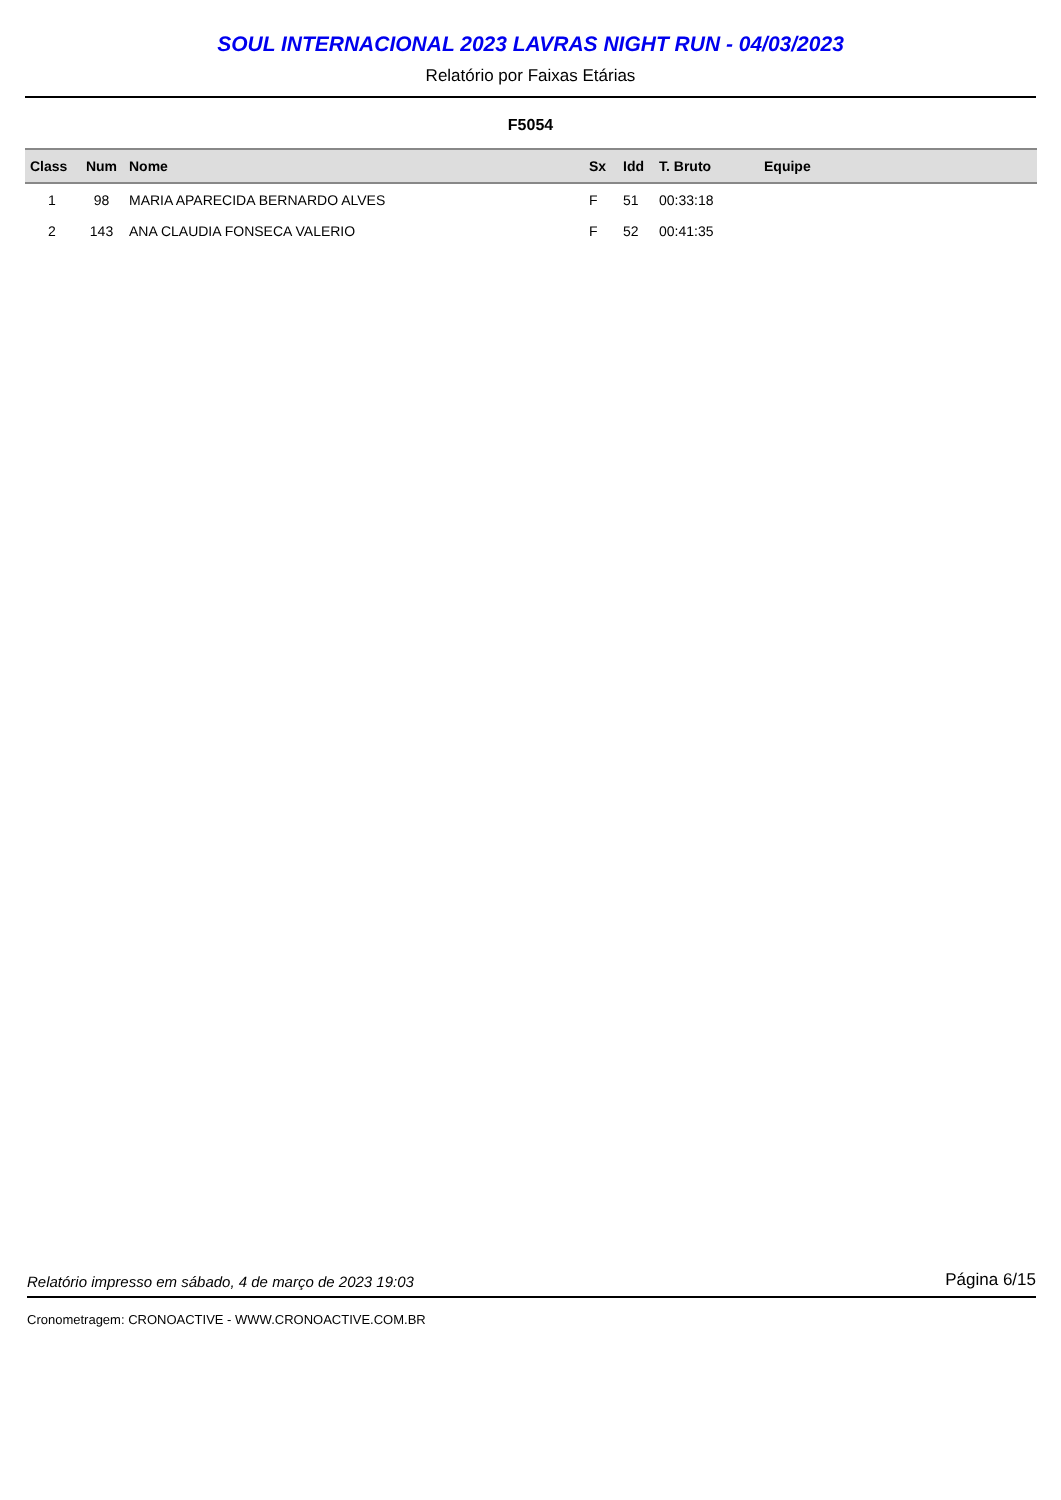SOUL INTERNACIONAL 2023 LAVRAS NIGHT RUN - 04/03/2023
Relatório por Faixas Etárias
F5054
| Class | Num | Nome | Sx | Idd | T. Bruto | Equipe |
| --- | --- | --- | --- | --- | --- | --- |
| 1 | 98 | MARIA APARECIDA BERNARDO ALVES | F | 51 | 00:33:18 | |
| 2 | 143 | ANA CLAUDIA FONSECA VALERIO | F | 52 | 00:41:35 | |
Relatório impresso em sábado, 4 de março de 2023 19:03 Página 6/15
Cronometragem: CRONOACTIVE - WWW.CRONOACTIVE.COM.BR